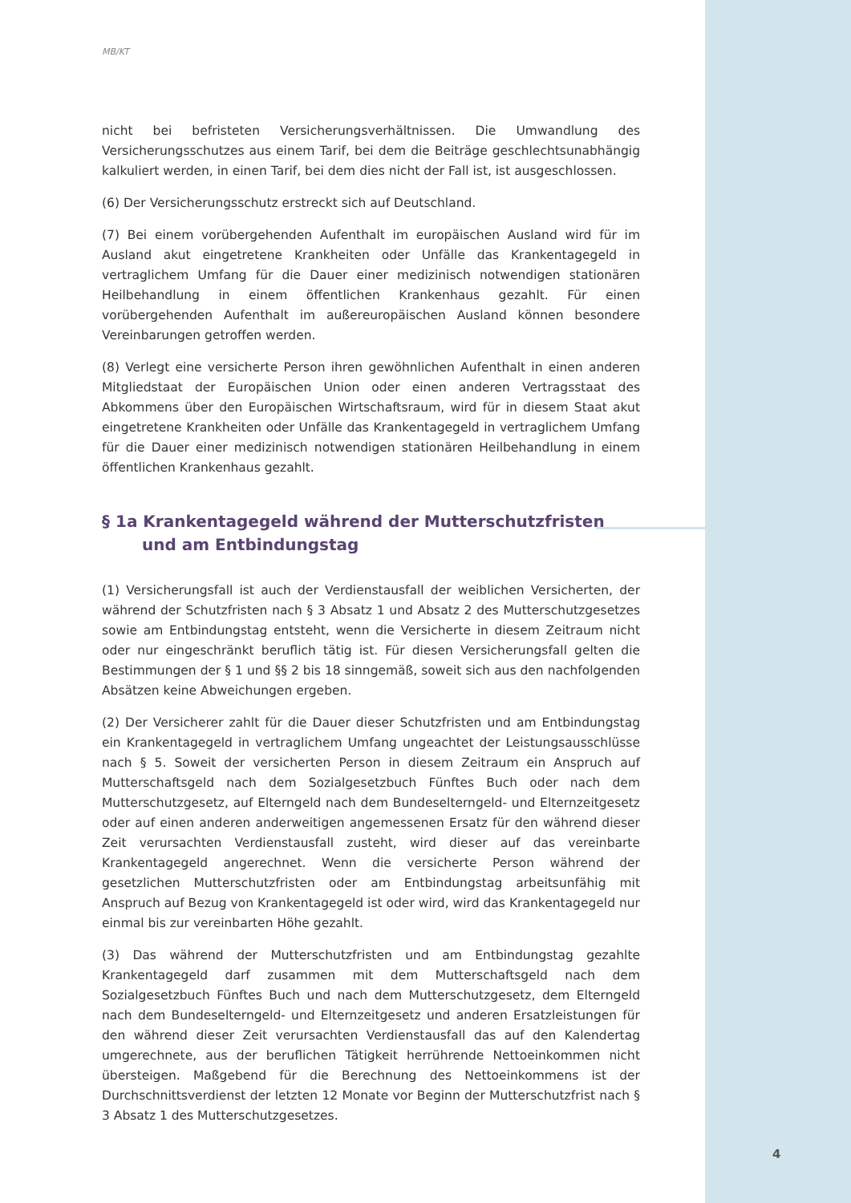MB/KT
nicht bei befristeten Versicherungsverhältnissen. Die Umwandlung des Versicherungsschutzes aus einem Tarif, bei dem die Beiträge geschlechtsunabhängig kalkuliert werden, in einen Tarif, bei dem dies nicht der Fall ist, ist ausgeschlossen.
(6) Der Versicherungsschutz erstreckt sich auf Deutschland.
(7) Bei einem vorübergehenden Aufenthalt im europäischen Ausland wird für im Ausland akut eingetretene Krankheiten oder Unfälle das Krankentagegeld in vertraglichem Umfang für die Dauer einer medizinisch notwendigen stationären Heilbehandlung in einem öffentlichen Krankenhaus gezahlt. Für einen vorübergehenden Aufenthalt im außereuropäischen Ausland können besondere Vereinbarungen getroffen werden.
(8) Verlegt eine versicherte Person ihren gewöhnlichen Aufenthalt in einen anderen Mitgliedstaat der Europäischen Union oder einen anderen Vertragsstaat des Abkommens über den Europäischen Wirtschaftsraum, wird für in diesem Staat akut eingetretene Krankheiten oder Unfälle das Krankentagegeld in vertraglichem Umfang für die Dauer einer medizinisch notwendigen stationären Heilbehandlung in einem öffentlichen Krankenhaus gezahlt.
§ 1a Krankentagegeld während der Mutterschutzfristen und am Entbindungstag
(1) Versicherungsfall ist auch der Verdienstausfall der weiblichen Versicherten, der während der Schutzfristen nach § 3 Absatz 1 und Absatz 2 des Mutterschutzgesetzes sowie am Entbindungstag entsteht, wenn die Versicherte in diesem Zeitraum nicht oder nur eingeschränkt beruflich tätig ist. Für diesen Versicherungsfall gelten die Bestimmungen der § 1 und §§ 2 bis 18 sinngemäß, soweit sich aus den nachfolgenden Absätzen keine Abweichungen ergeben.
(2) Der Versicherer zahlt für die Dauer dieser Schutzfristen und am Entbindungstag ein Krankentagegeld in vertraglichem Umfang ungeachtet der Leistungsausschlüsse nach § 5. Soweit der versicherten Person in diesem Zeitraum ein Anspruch auf Mutterschaftsgeld nach dem Sozialgesetzbuch Fünftes Buch oder nach dem Mutterschutzgesetz, auf Elterngeld nach dem Bundeselterngeld- und Elternzeitgesetz oder auf einen anderen anderweitigen angemessenen Ersatz für den während dieser Zeit verursachten Verdienstausfall zusteht, wird dieser auf das vereinbarte Krankentagegeld angerechnet. Wenn die versicherte Person während der gesetzlichen Mutterschutzfristen oder am Entbindungstag arbeitsunfähig mit Anspruch auf Bezug von Krankentagegeld ist oder wird, wird das Krankentagegeld nur einmal bis zur vereinbarten Höhe gezahlt.
(3) Das während der Mutterschutzfristen und am Entbindungstag gezahlte Krankentagegeld darf zusammen mit dem Mutterschaftsgeld nach dem Sozialgesetzbuch Fünftes Buch und nach dem Mutterschutzgesetz, dem Elterngeld nach dem Bundeselterngeld- und Elternzeitgesetz und anderen Ersatzleistungen für den während dieser Zeit verursachten Verdienstausfall das auf den Kalendertag umgerechnete, aus der beruflichen Tätigkeit herrührende Nettoeinkommen nicht übersteigen. Maßgebend für die Berechnung des Nettoeinkommens ist der Durchschnittsverdienst der letzten 12 Monate vor Beginn der Mutterschutzfrist nach § 3 Absatz 1 des Mutterschutzgesetzes.
4